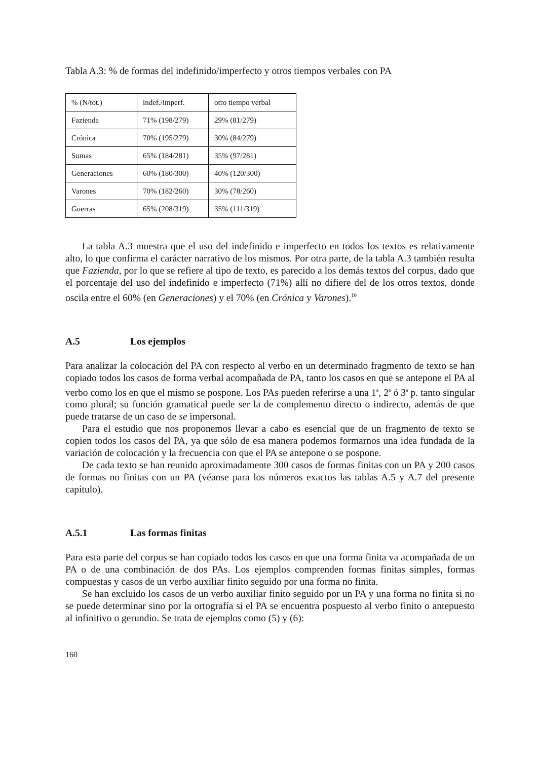Tabla A.3: % de formas del indefinido/imperfecto y otros tiempos verbales con PA
| % (N/tot.) | indef./imperf. | otro tiempo verbal |
| Fazienda | 71% (198/279) | 29% (81/279) |
| Crónica | 70% (195/279) | 30% (84/279) |
| Sumas | 65% (184/281) | 35% (97/281) |
| Generaciones | 60% (180/300) | 40% (120/300) |
| Varones | 70% (182/260) | 30% (78/260) |
| Guerras | 65% (208/319) | 35% (111/319) |
La tabla A.3 muestra que el uso del indefinido e imperfecto en todos los textos es relativamente alto, lo que confirma el carácter narrativo de los mismos. Por otra parte, de la tabla A.3 también resulta que Fazienda, por lo que se refiere al tipo de texto, es parecido a los demás textos del corpus, dado que el porcentaje del uso del indefinido e imperfecto (71%) allí no difiere del de los otros textos, donde oscila entre el 60% (en Generaciones) y el 70% (en Crónica y Varones).<sup>10</sup>
A.5 Los ejemplos
Para analizar la colocación del PA con respecto al verbo en un determinado fragmento de texto se han copiado todos los casos de forma verbal acompañada de PA, tanto los casos en que se antepone el PA al verbo como los en que el mismo se pospone. Los PAs pueden referirse a una 1<sup>a</sup>, 2<sup>a</sup> ó 3<sup>a</sup> p. tanto singular como plural; su función gramatical puede ser la de complemento directo o indirecto, además de que puede tratarse de un caso de se impersonal.
Para el estudio que nos proponemos llevar a cabo es esencial que de un fragmento de texto se copien todos los casos del PA, ya que sólo de esa manera podemos formarnos una idea fundada de la variación de colocación y la frecuencia con que el PA se antepone o se pospone.
De cada texto se han reunido aproximadamente 300 casos de formas finitas con un PA y 200 casos de formas no finitas con un PA (véanse para los números exactos las tablas A.5 y A.7 del presente capítulo).
A.5.1 Las formas finitas
Para esta parte del corpus se han copiado todos los casos en que una forma finita va acompañada de un PA o de una combinación de dos PAs. Los ejemplos comprenden formas finitas simples, formas compuestas y casos de un verbo auxiliar finito seguido por una forma no finita.
Se han excluido los casos de un verbo auxiliar finito seguido por un PA y una forma no finita si no se puede determinar sino por la ortografía si el PA se encuentra pospuesto al verbo finito o antepuesto al infinitivo o gerundio. Se trata de ejemplos como (5) y (6):
160